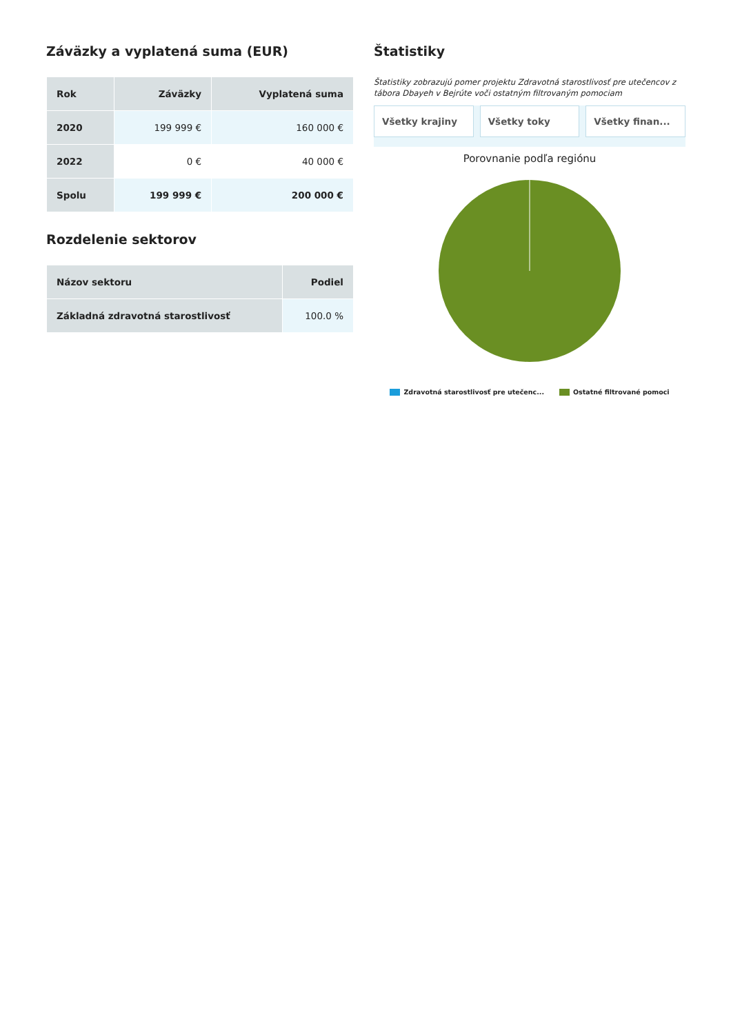Záväzky a vyplatená suma (EUR)
| Rok | Záväzky | Vyplatená suma |
| --- | --- | --- |
| 2020 | 199 999 € | 160 000 € |
| 2022 | 0 € | 40 000 € |
| Spolu | 199 999 € | 200 000 € |
Rozdelenie sektorov
| Názov sektoru | Podiel |
| --- | --- |
| Základná zdravotná starostlivosť | 100.0 % |
Štatistiky
Štatistiky zobrazujú pomer projektu Zdravotná starostlivosť pre utečencov z tábora Dbayeh v Bejrúte voči ostatným filtrovaným pomociam
Všetky krajiny Všetky toky Všetky finan...
Porovnanie podľa regiónu
Zdravotná starostlivosť pre utečenc... Ostatné filtrované pomoci